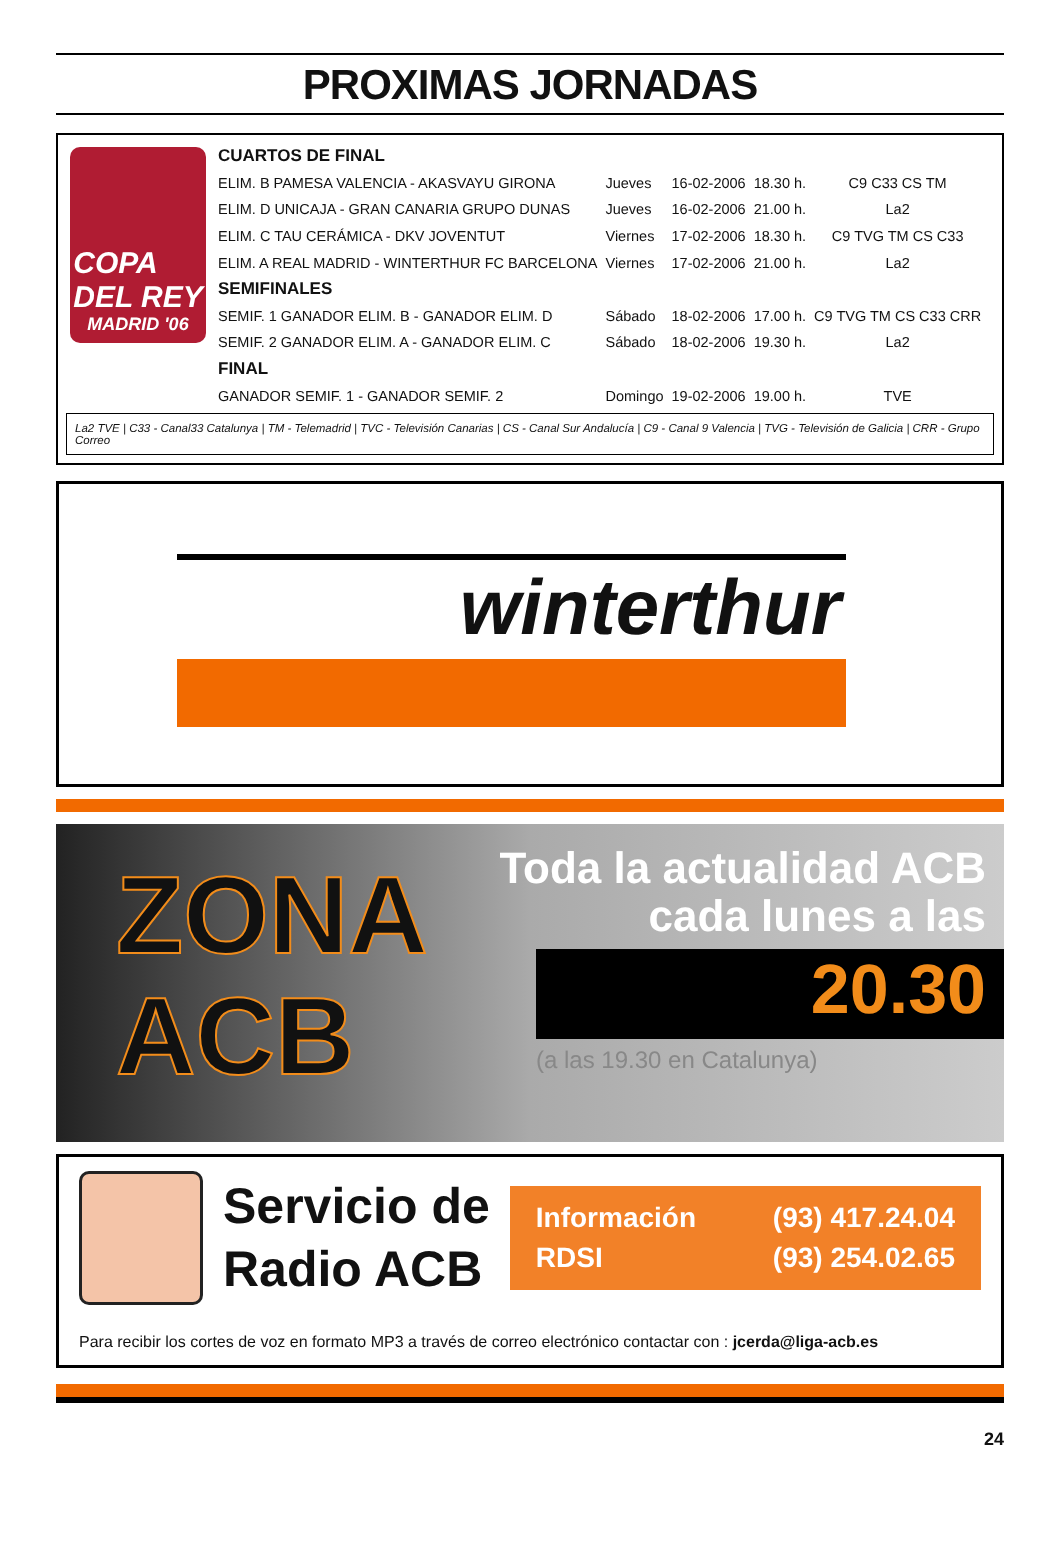PROXIMAS JORNADAS
COPA
DEL REY
MADRID '06
| CUARTOS DE FINAL | | | | |
| ELIM. B PAMESA VALENCIA - AKASVAYU GIRONA | Jueves | 16-02-2006 | 18.30 h. | C9 C33 CS TM |
| ELIM. D UNICAJA - GRAN CANARIA GRUPO DUNAS | Jueves | 16-02-2006 | 21.00 h. | La2 |
| ELIM. C TAU CERÁMICA - DKV JOVENTUT | Viernes | 17-02-2006 | 18.30 h. | C9 TVG TM CS C33 |
| ELIM. A REAL MADRID - WINTERTHUR FC BARCELONA | Viernes | 17-02-2006 | 21.00 h. | La2 |
| SEMIFINALES | | | | |
| SEMIF. 1 GANADOR ELIM. B - GANADOR ELIM. D | Sábado | 18-02-2006 | 17.00 h. | C9 TVG TM CS C33 CRR |
| SEMIF. 2 GANADOR ELIM. A - GANADOR ELIM. C | Sábado | 18-02-2006 | 19.30 h. | La2 |
| FINAL | | | | |
| GANADOR SEMIF. 1 - GANADOR SEMIF. 2 | Domingo | 19-02-2006 | 19.00 h. | TVE |
La2 TVE | C33 - Canal33 Catalunya | TM - Telemadrid | TVC - Televisión Canarias | CS - Canal Sur Andalucía | C9 - Canal 9 Valencia | TVG - Televisión de Galicia | CRR - Grupo Correo
winterthur
ZONA
ACB
Toda la actualidad ACB
cada lunes a las
20.30
(a las 19.30 en Catalunya)
Servicio de
Radio ACB
Información (93) 417.24.04
RDSI (93) 254.02.65
Para recibir los cortes de voz en formato MP3 a través de correo electrónico contactar con : jcerda@liga-acb.es
24